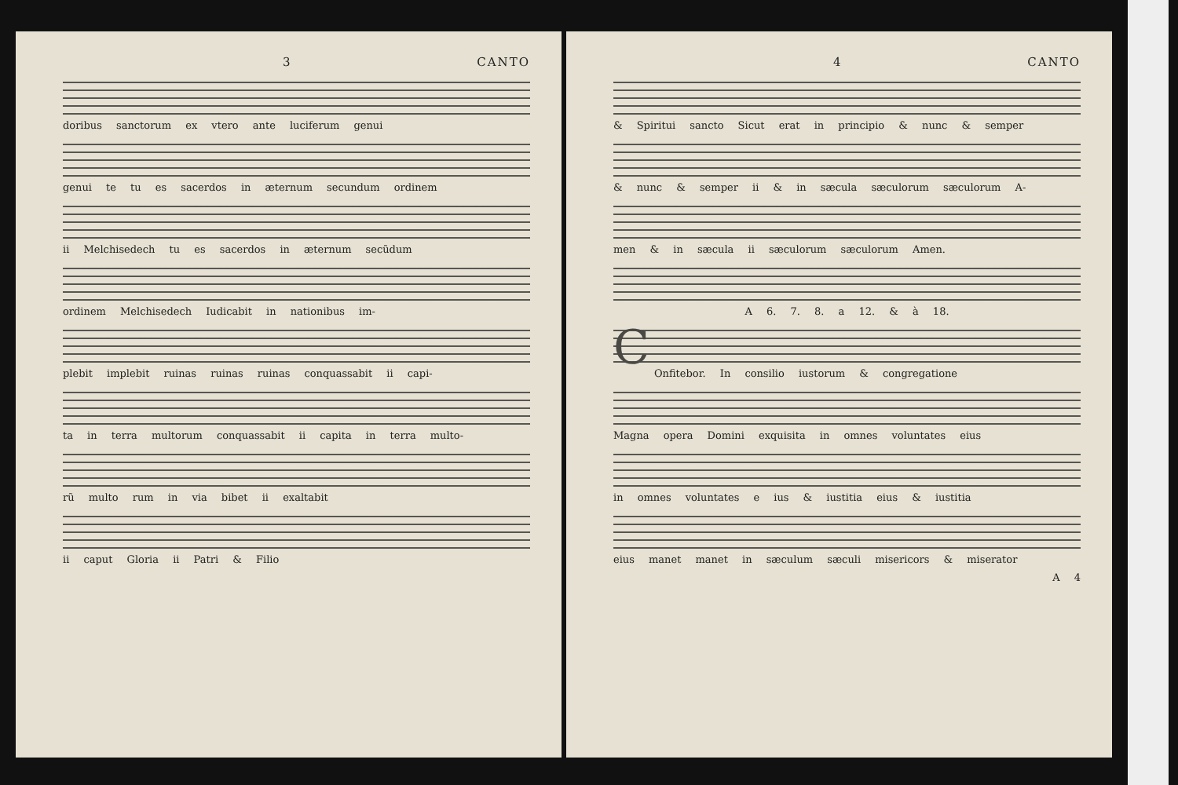3 CANTO
doribus sanctorum ex vtero ante luciferum genui
genui te tu es sacerdos in æternum secundum ordinem
ii Melchisedech tu es sacerdos in æternum secũdum
ordinem Melchisedech Iudicabit in nationibus im-
plebit implebit ruinas ruinas ruinas conquassabit ii capi-
ta in terra multorum conquassabit ii capita in terra multo-
rũ multo rum in via bibet ii exaltabit
ii caput Gloria ii Patri & Filio
4 CANTO
& Spiritui sancto Sicut erat in principio & nunc & semper
& nunc & semper ii & in sæcula sæculorum sæculorum A-
men & in sæcula ii sæculorum sæculorum Amen.
A 6. 7. 8. a 12. & à 18.
C
Onfitebor. In consilio iustorum & congregatione
Magna opera Domini exquisita in omnes voluntates eius
in omnes voluntates e ius & iustitia eius & iustitia
eius manet manet in sæculum sæculi misericors & miserator
A 4